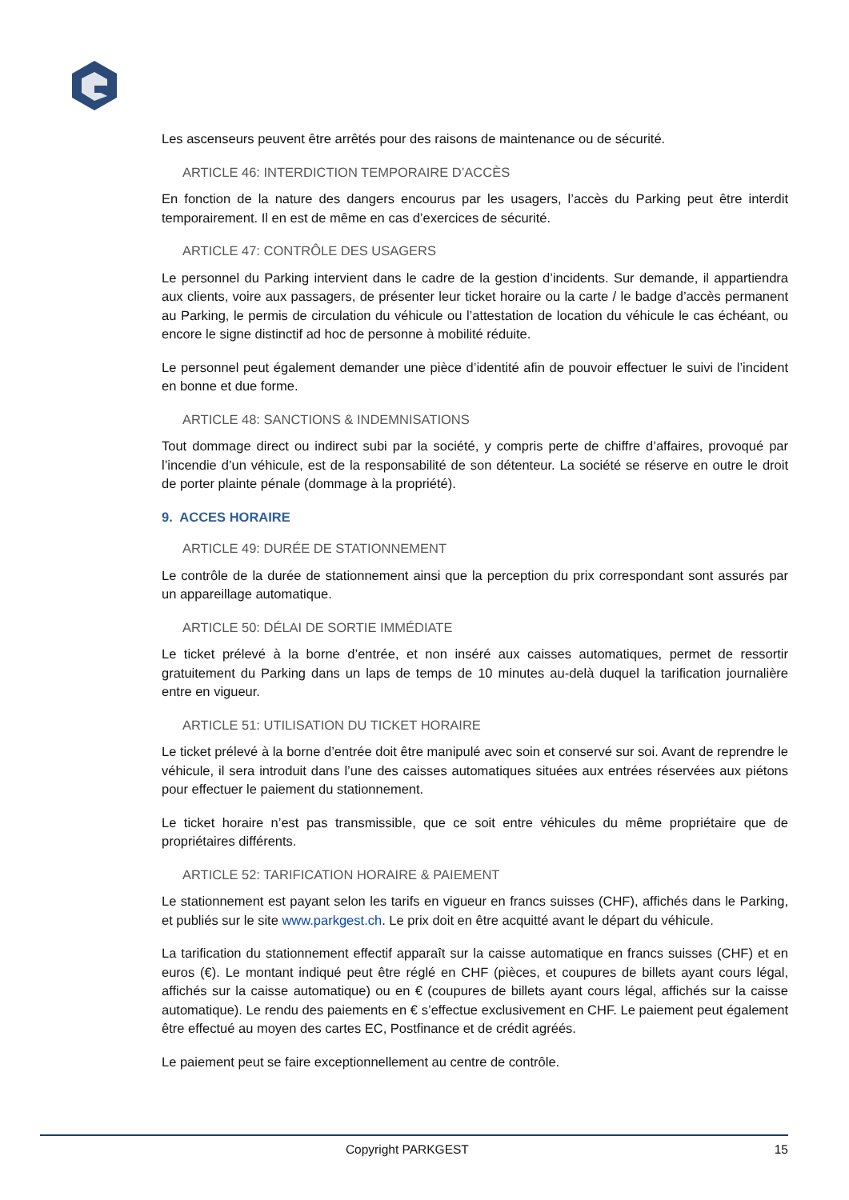Les ascenseurs peuvent être arrêtés pour des raisons de maintenance ou de sécurité.
ARTICLE 46: INTERDICTION TEMPORAIRE D’ACCÈS
En fonction de la nature des dangers encourus par les usagers, l’accès du Parking peut être interdit temporairement. Il en est de même en cas d’exercices de sécurité.
ARTICLE 47: CONTRÔLE DES USAGERS
Le personnel du Parking intervient dans le cadre de la gestion d’incidents. Sur demande, il appartiendra aux clients, voire aux passagers, de présenter leur ticket horaire ou la carte / le badge d’accès permanent au Parking, le permis de circulation du véhicule ou l’attestation de location du véhicule le cas échéant, ou encore le signe distinctif ad hoc de personne à mobilité réduite.
Le personnel peut également demander une pièce d’identité afin de pouvoir effectuer le suivi de l’incident en bonne et due forme.
ARTICLE 48: SANCTIONS & INDEMNISATIONS
Tout dommage direct ou indirect subi par la société, y compris perte de chiffre d’affaires, provoqué par l’incendie d’un véhicule, est de la responsabilité de son détenteur. La société se réserve en outre le droit de porter plainte pénale (dommage à la propriété).
9. ACCES HORAIRE
ARTICLE 49: DURÉE DE STATIONNEMENT
Le contrôle de la durée de stationnement ainsi que la perception du prix correspondant sont assurés par un appareillage automatique.
ARTICLE 50: DÉLAI DE SORTIE IMMÉDIATE
Le ticket prélevé à la borne d’entrée, et non inséré aux caisses automatiques, permet de ressortir gratuitement du Parking dans un laps de temps de 10 minutes au-delà duquel la tarification journalière entre en vigueur.
ARTICLE 51: UTILISATION DU TICKET HORAIRE
Le ticket prélevé à la borne d’entrée doit être manipulé avec soin et conservé sur soi. Avant de reprendre le véhicule, il sera introduit dans l’une des caisses automatiques situées aux entrées réservées aux piétons pour effectuer le paiement du stationnement.
Le ticket horaire n’est pas transmissible, que ce soit entre véhicules du même propriétaire que de propriétaires différents.
ARTICLE 52: TARIFICATION HORAIRE & PAIEMENT
Le stationnement est payant selon les tarifs en vigueur en francs suisses (CHF), affichés dans le Parking, et publiés sur le site www.parkgest.ch. Le prix doit en être acquitté avant le départ du véhicule.
La tarification du stationnement effectif apparaît sur la caisse automatique en francs suisses (CHF) et en euros (€). Le montant indiqué peut être réglé en CHF (pièces, et coupures de billets ayant cours légal, affichés sur la caisse automatique) ou en € (coupures de billets ayant cours légal, affichés sur la caisse automatique). Le rendu des paiements en € s’effectue exclusivement en CHF. Le paiement peut également être effectué au moyen des cartes EC, Postfinance et de crédit agréés.
Le paiement peut se faire exceptionnellement au centre de contrôle.
Copyright PARKGEST 15